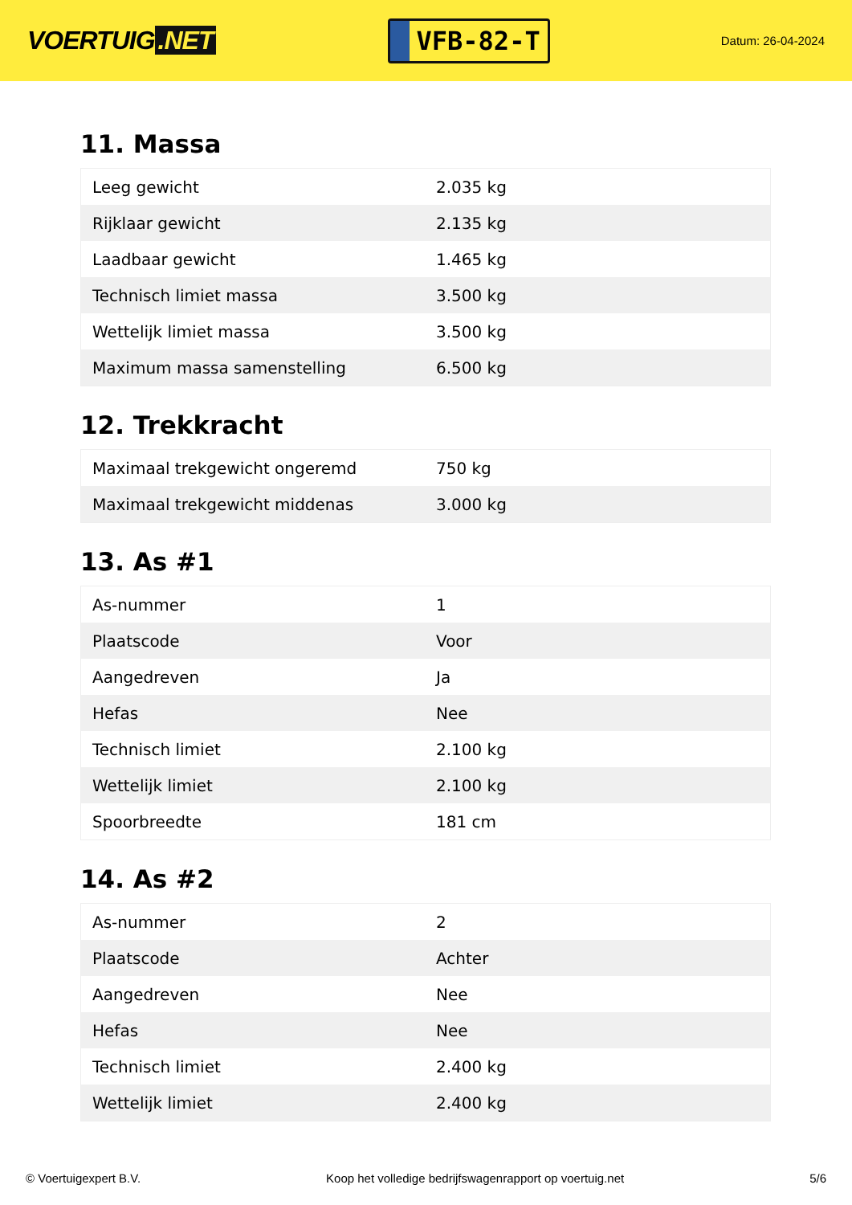VOERTUIG.NET
VFB-82-T
Datum: 26-04-2024
11. Massa
| Leeg gewicht | 2.035 kg |
| Rijklaar gewicht | 2.135 kg |
| Laadbaar gewicht | 1.465 kg |
| Technisch limiet massa | 3.500 kg |
| Wettelijk limiet massa | 3.500 kg |
| Maximum massa samenstelling | 6.500 kg |
12. Trekkracht
| Maximaal trekgewicht ongeremd | 750 kg |
| Maximaal trekgewicht middenas | 3.000 kg |
13. As #1
| As-nummer | 1 |
| Plaatscode | Voor |
| Aangedreven | Ja |
| Hefas | Nee |
| Technisch limiet | 2.100 kg |
| Wettelijk limiet | 2.100 kg |
| Spoorbreedte | 181 cm |
14. As #2
| As-nummer | 2 |
| Plaatscode | Achter |
| Aangedreven | Nee |
| Hefas | Nee |
| Technisch limiet | 2.400 kg |
| Wettelijk limiet | 2.400 kg |
© Voertuigexpert B.V. Koop het volledige bedrijfswagenrapport op voertuig.net 5/6